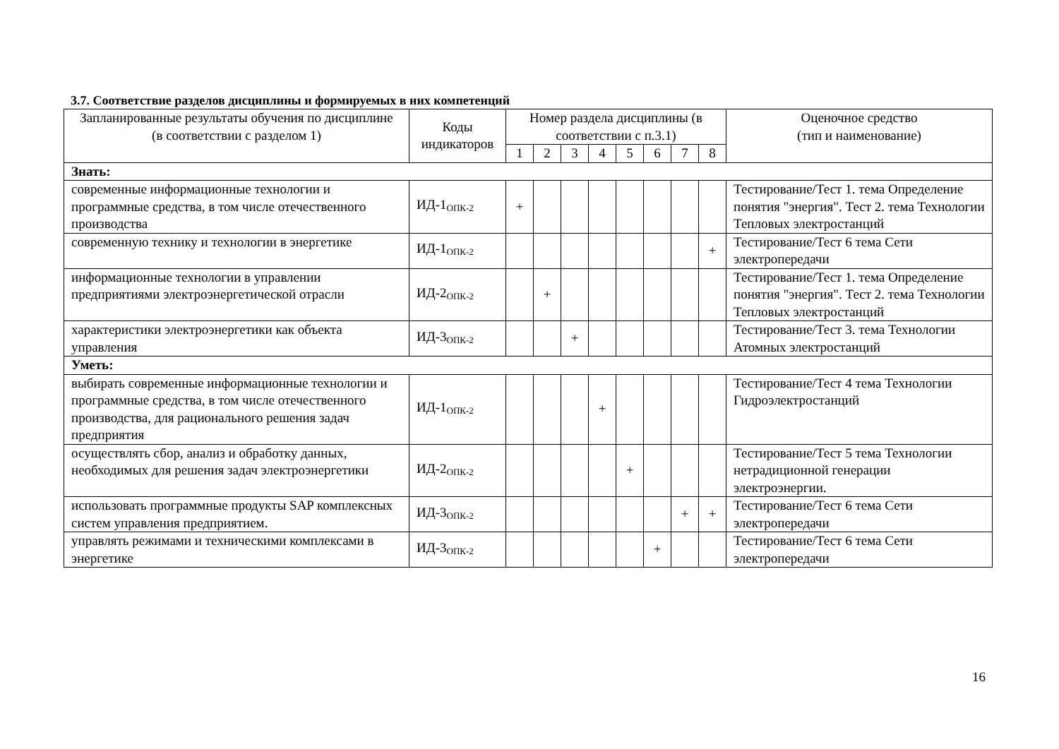3.7. Соответствие разделов дисциплины и формируемых в них компетенций
| Запланированные результаты обучения по дисциплине (в соответствии с разделом 1) | Коды индикаторов | Номер раздела дисциплины (в соответствии с п.3.1) | | | | | | | | Оценочное средство (тип и наименование) |
| --- | --- | --- | --- | --- | --- | --- | --- | --- | --- | --- |
| | | 1 | 2 | 3 | 4 | 5 | 6 | 7 | 8 | |
| Знать: | | | | | | | | | | |
| современные информационные технологии и программные средства, в том числе отечественного производства | ИД-1<sub>ОПК-2</sub> | + | | | | | | | | Тестирование/Тест 1. тема Определение понятия "энергия". Тест 2. тема Технологии Тепловых электростанций |
| современную технику и технологии в энергетике | ИД-1<sub>ОПК-2</sub> | | | | | | | | + | Тестирование/Тест 6 тема Сети электропередачи |
| информационные технологии в управлении предприятиями электроэнергетической отрасли | ИД-2<sub>ОПК-2</sub> | | + | | | | | | | Тестирование/Тест 1. тема Определение понятия "энергия". Тест 2. тема Технологии Тепловых электростанций |
| характеристики электроэнергетики как объекта управления | ИД-3<sub>ОПК-2</sub> | | | + | | | | | | Тестирование/Тест 3. тема Технологии Атомных электростанций |
| Уметь: | | | | | | | | | | |
| выбирать современные информационные технологии и программные средства, в том числе отечественного производства, для рационального решения задач предприятия | ИД-1<sub>ОПК-2</sub> | | | | + | | | | | Тестирование/Тест 4 тема Технологии Гидроэлектростанций |
| осуществлять сбор, анализ и обработку данных, необходимых для решения задач электроэнергетики | ИД-2<sub>ОПК-2</sub> | | | | | + | | | | Тестирование/Тест 5 тема Технологии нетрадиционной генерации электроэнергии. |
| использовать программные продукты SAP комплексных систем управления предприятием. | ИД-3<sub>ОПК-2</sub> | | | | | | | + | + | Тестирование/Тест 6 тема Сети электропередачи |
| управлять режимами и техническими комплексами в энергетике | ИД-3<sub>ОПК-2</sub> | | | | | | + | | | Тестирование/Тест 6 тема Сети электропередачи |
16